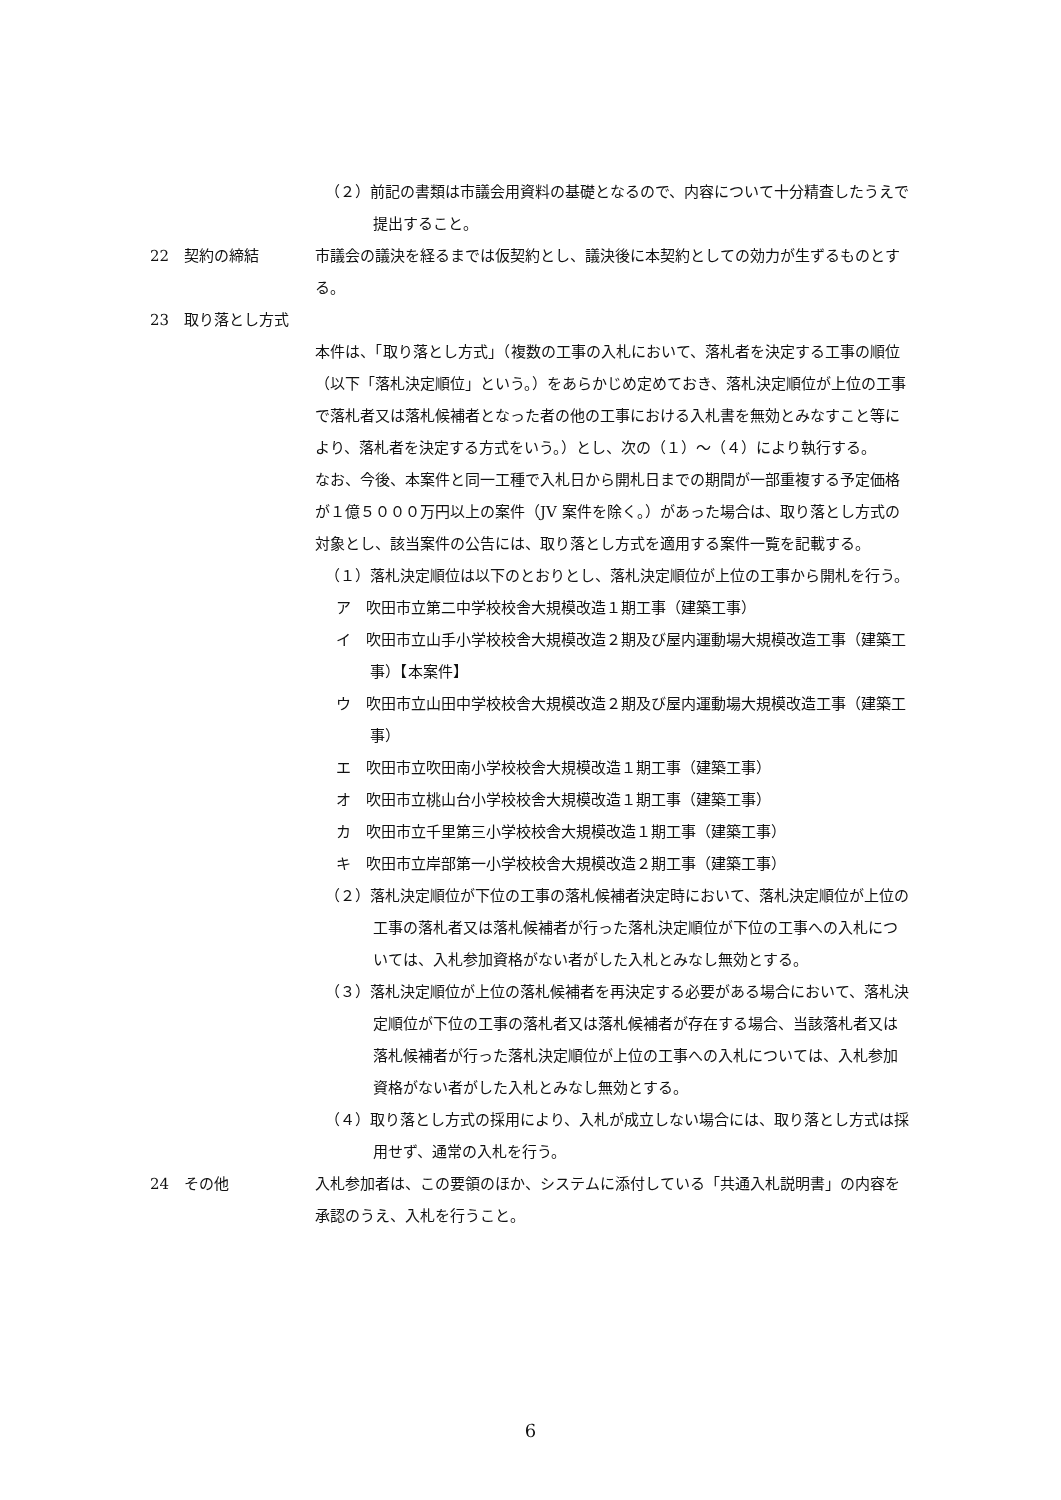（２）前記の書類は市議会用資料の基礎となるので、内容について十分精査したうえで提出すること。
22　契約の締結 市議会の議決を経るまでは仮契約とし、議決後に本契約としての効力が生ずるものとする。
23　取り落とし方式
本件は、「取り落とし方式」（複数の工事の入札において、落札者を決定する工事の順位（以下「落札決定順位」という。）をあらかじめ定めておき、落札決定順位が上位の工事で落札者又は落札候補者となった者の他の工事における入札書を無効とみなすこと等により、落札者を決定する方式をいう。）とし、次の（１）～（４）により執行する。
なお、今後、本案件と同一工種で入札日から開札日までの期間が一部重複する予定価格が１億５０００万円以上の案件（JV 案件を除く。）があった場合は、取り落とし方式の対象とし、該当案件の公告には、取り落とし方式を適用する案件一覧を記載する。
（１）落札決定順位は以下のとおりとし、落札決定順位が上位の工事から開札を行う。
ア　吹田市立第二中学校校舎大規模改造１期工事（建築工事）
イ　吹田市立山手小学校校舎大規模改造２期及び屋内運動場大規模改造工事（建築工事）【本案件】
ウ　吹田市立山田中学校校舎大規模改造２期及び屋内運動場大規模改造工事（建築工事）
エ　吹田市立吹田南小学校校舎大規模改造１期工事（建築工事）
オ　吹田市立桃山台小学校校舎大規模改造１期工事（建築工事）
カ　吹田市立千里第三小学校校舎大規模改造１期工事（建築工事）
キ　吹田市立岸部第一小学校校舎大規模改造２期工事（建築工事）
（２）落札決定順位が下位の工事の落札候補者決定時において、落札決定順位が上位の工事の落札者又は落札候補者が行った落札決定順位が下位の工事への入札については、入札参加資格がない者がした入札とみなし無効とする。
（３）落札決定順位が上位の落札候補者を再決定する必要がある場合において、落札決定順位が下位の工事の落札者又は落札候補者が存在する場合、当該落札者又は落札候補者が行った落札決定順位が上位の工事への入札については、入札参加資格がない者がした入札とみなし無効とする。
（４）取り落とし方式の採用により、入札が成立しない場合には、取り落とし方式は採用せず、通常の入札を行う。
24　その他 入札参加者は、この要領のほか、システムに添付している「共通入札説明書」の内容を承認のうえ、入札を行うこと。
6